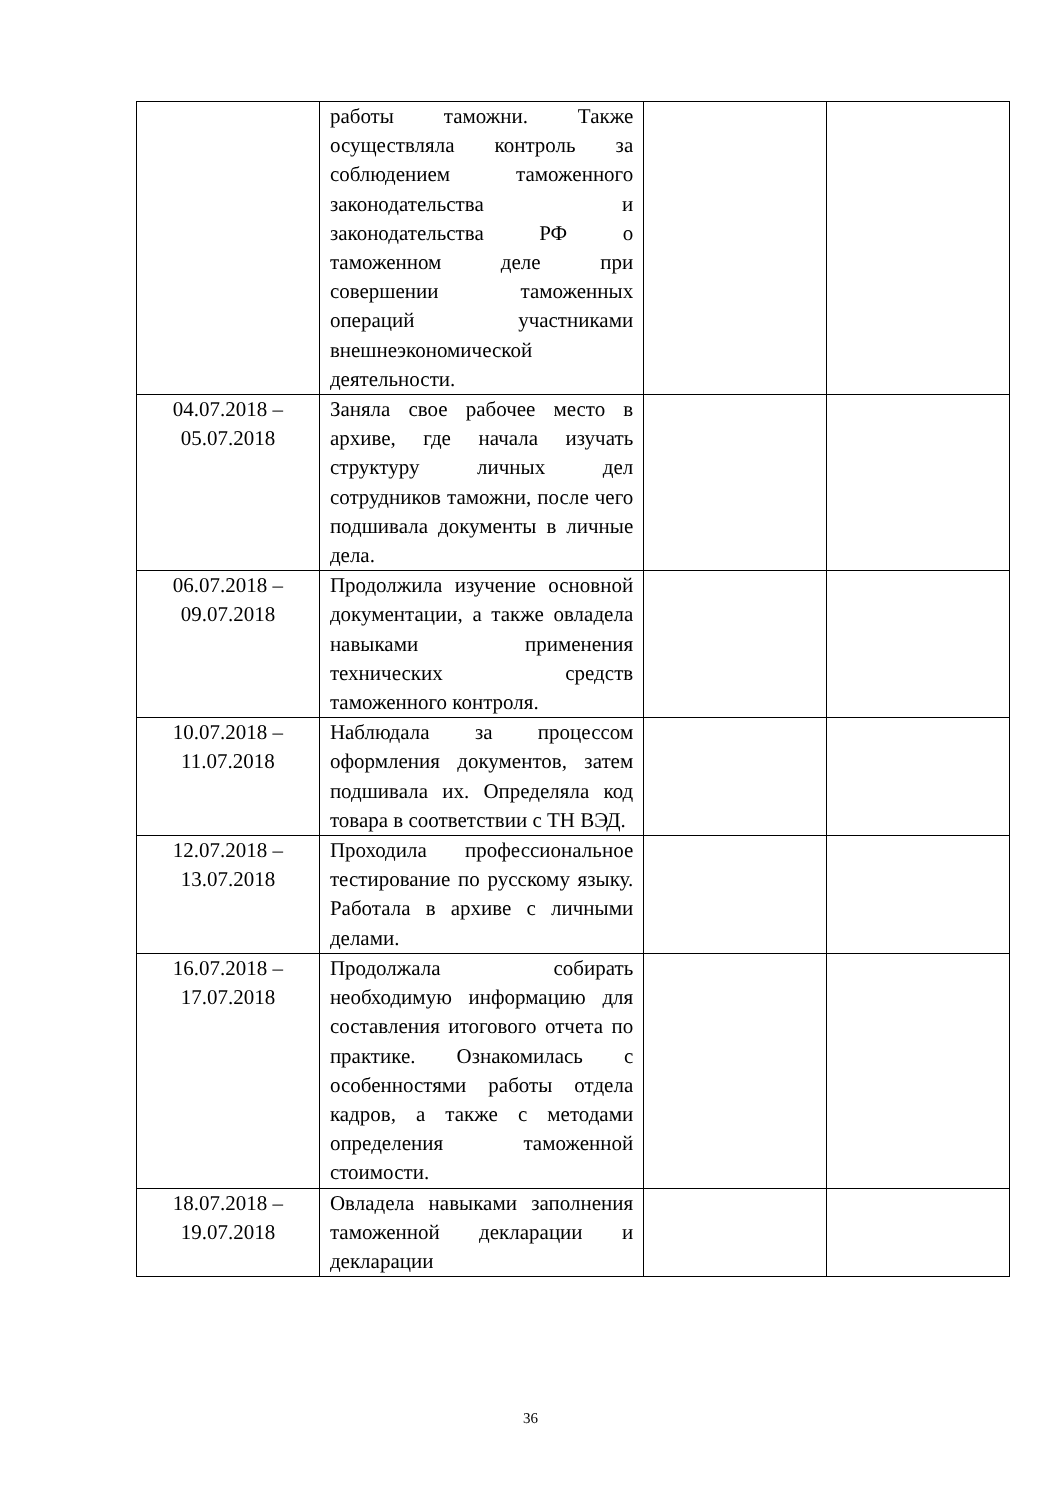| | работы таможни. Также осуществляла контроль за соблюдением таможенного законодательства и законодательства РФ о таможенном деле при совершении таможенных операций участниками внешнеэкономической деятельности. | | |
| 04.07.2018 – 05.07.2018 | Заняла свое рабочее место в архиве, где начала изучать структуру личных дел сотрудников таможни, после чего подшивала документы в личные дела. | | |
| 06.07.2018 – 09.07.2018 | Продолжила изучение основной документации, а также овладела навыками применения технических средств таможенного контроля. | | |
| 10.07.2018 – 11.07.2018 | Наблюдала за процессом оформления документов, затем подшивала их. Определяла код товара в соответствии с ТН ВЭД. | | |
| 12.07.2018 – 13.07.2018 | Проходила профессиональное тестирование по русскому языку. Работала в архиве с личными делами. | | |
| 16.07.2018 – 17.07.2018 | Продолжала собирать необходимую информацию для составления итогового отчета по практике. Ознакомилась с особенностями работы отдела кадров, а также с методами определения таможенной стоимости. | | |
| 18.07.2018 – 19.07.2018 | Овладела навыками заполнения таможенной декларации и декларации | | |
36